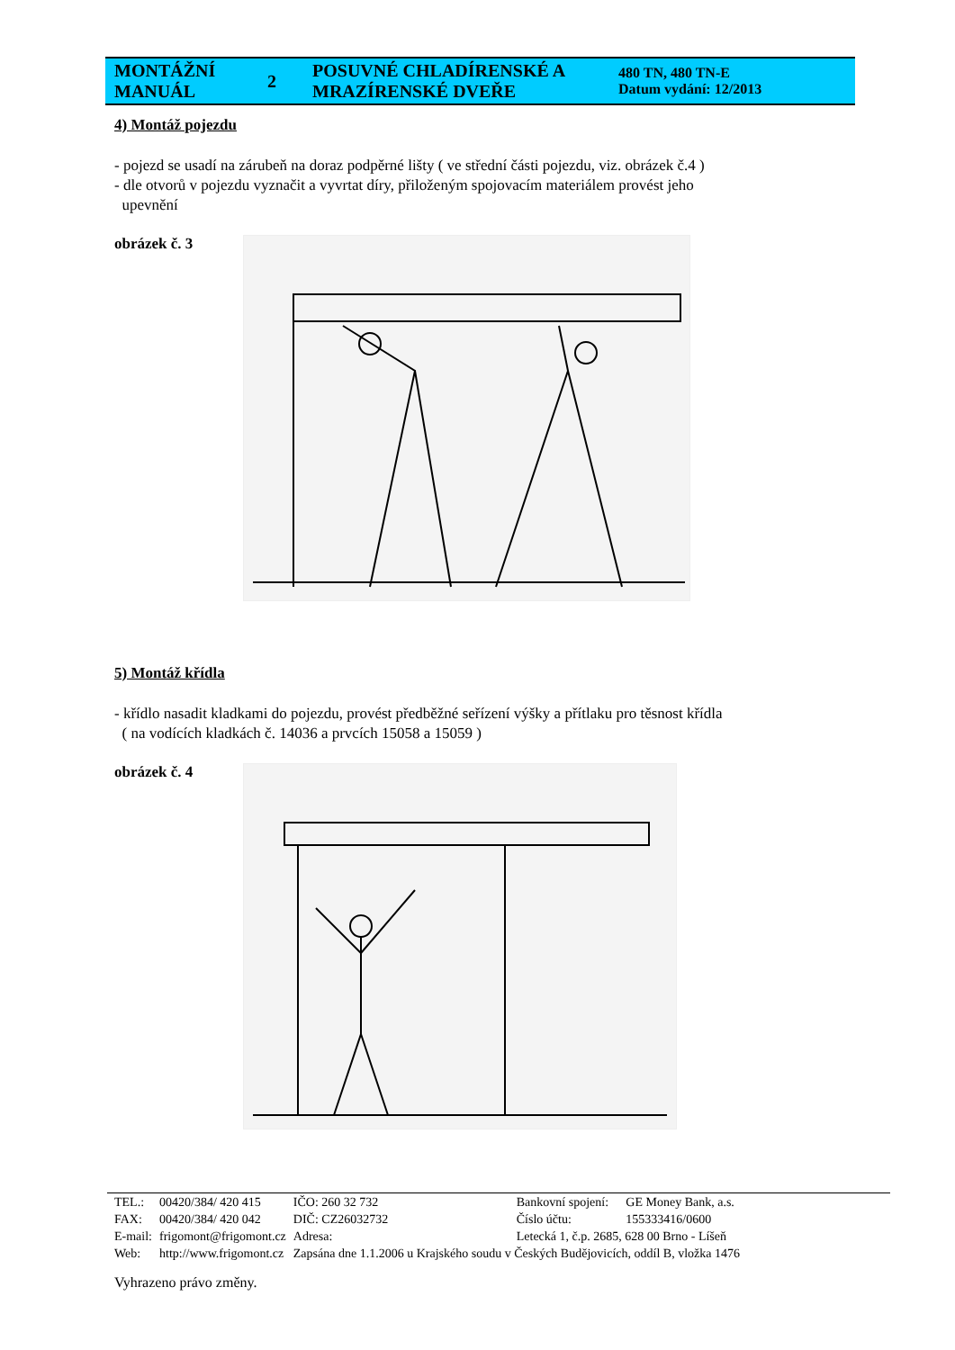| MONTÁŽNÍ MANUÁL | 2 | POSUVNÉ CHLADÍRENSKÉ A MRAZÍRENSKÉ DVEŘE | 480 TN, 480 TN-E Datum vydání: 12/2013 |
4) Montáž pojezdu
- pojezd se usadí na zárubeň na doraz podpěrné lišty ( ve střední části pojezdu, viz. obrázek č.4 )
- dle otvorů v pojezdu vyznačit a vyvrtat díry, přiloženým spojovacím materiálem provést jeho
upevnění
obrázek č. 3
5) Montáž křídla
- křídlo nasadit kladkami do pojezdu, provést předběžné seřízení výšky a přítlaku pro těsnost křídla
( na vodících kladkách č. 14036 a prvcích 15058 a 15059 )
obrázek č. 4
| TEL.: | 00420/384/ 420 415 | IČO: 260 32 732 | Bankovní spojení: | GE Money Bank, a.s. |
| FAX: | 00420/384/ 420 042 | DIČ: CZ26032732 | Číslo účtu: | 155333416/0600 |
| E-mail: | frigomont@frigomont.cz | Adresa: | Letecká 1, č.p. 2685, 628 00 Brno - Líšeň | |
| Web: | http://www.frigomont.cz | Zapsána dne 1.1.2006 u Krajského soudu v Českých Budějovicích, oddíl B, vložka 1476 | | |
Vyhrazeno právo změny.